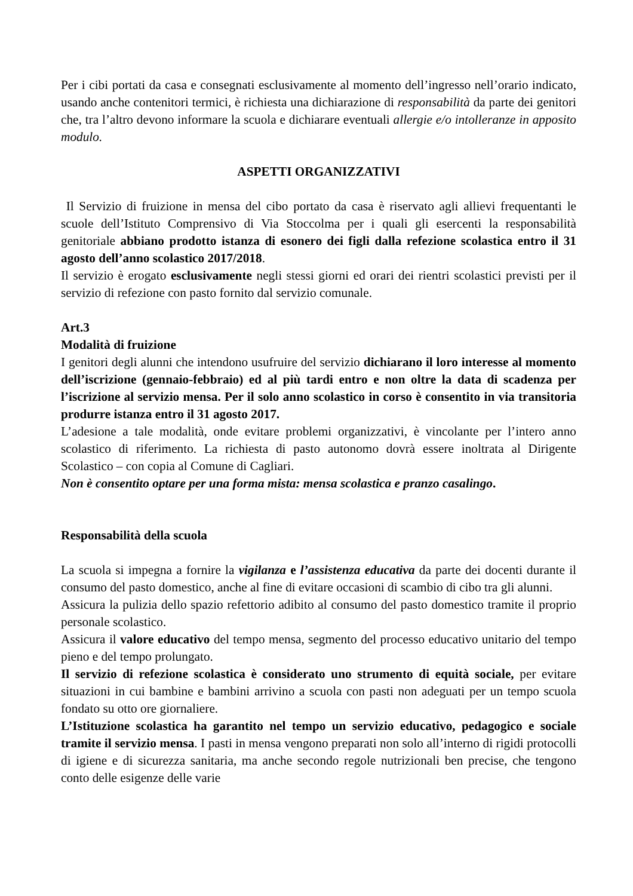Per i cibi portati da casa e consegnati esclusivamente al momento dell’ingresso nell’orario indicato, usando anche contenitori termici, è richiesta una dichiarazione di responsabilità da parte dei genitori che, tra l’altro devono informare la scuola e dichiarare eventuali allergie e/o intolleranze in apposito modulo.
ASPETTI ORGANIZZATIVI
Il Servizio di fruizione in mensa del cibo portato da casa è riservato agli allievi frequentanti le scuole dell’Istituto Comprensivo di Via Stoccolma per i quali gli esercenti la responsabilità genitoriale abbiano prodotto istanza di esonero dei figli dalla refezione scolastica entro il 31 agosto dell’anno scolastico 2017/2018.
Il servizio è erogato esclusivamente negli stessi giorni ed orari dei rientri scolastici previsti per il servizio di refezione con pasto fornito dal servizio comunale.
Art.3
Modalità di fruizione
I genitori degli alunni che intendono usufruire del servizio dichiarano il loro interesse al momento dell’iscrizione (gennaio-febbraio) ed al più tardi entro e non oltre la data di scadenza per l’iscrizione al servizio mensa. Per il solo anno scolastico in corso è consentito in via transitoria produrre istanza entro il 31 agosto 2017.
L’adesione a tale modalità, onde evitare problemi organizzativi, è vincolante per l’intero anno scolastico di riferimento. La richiesta di pasto autonomo dovrà essere inoltrata al Dirigente Scolastico – con copia al Comune di Cagliari.
Non è consentito optare per una forma mista: mensa scolastica e pranzo casalingo.
Responsabilità della scuola
La scuola si impegna a fornire la vigilanza e l’assistenza educativa da parte dei docenti durante il consumo del pasto domestico, anche al fine di evitare occasioni di scambio di cibo tra gli alunni.
Assicura la pulizia dello spazio refettorio adibito al consumo del pasto domestico tramite il proprio personale scolastico.
Assicura il valore educativo del tempo mensa, segmento del processo educativo unitario del tempo pieno e del tempo prolungato.
Il servizio di refezione scolastica è considerato uno strumento di equità sociale, per evitare situazioni in cui bambine e bambini arrivino a scuola con pasti non adeguati per un tempo scuola fondato su otto ore giornaliere.
L’Istituzione scolastica ha garantito nel tempo un servizio educativo, pedagogico e sociale tramite il servizio mensa. I pasti in mensa vengono preparati non solo all’interno di rigidi protocolli di igiene e di sicurezza sanitaria, ma anche secondo regole nutrizionali ben precise, che tengono conto delle esigenze delle varie